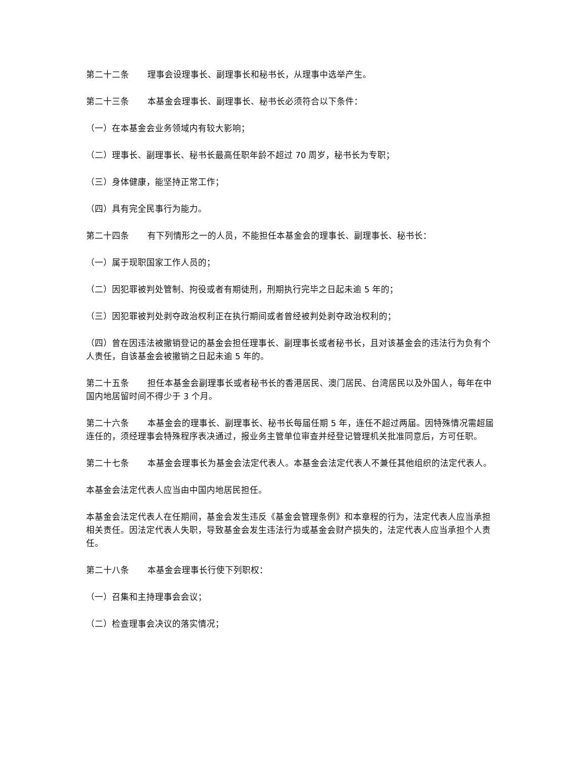第二十二条 理事会设理事长、副理事长和秘书长，从理事中选举产生。
第二十三条 本基金会理事长、副理事长、秘书长必须符合以下条件：
（一）在本基金会业务领域内有较大影响；
（二）理事长、副理事长、秘书长最高任职年龄不超过 70 周岁，秘书长为专职；
（三）身体健康，能坚持正常工作；
（四）具有完全民事行为能力。
第二十四条 有下列情形之一的人员，不能担任本基金会的理事长、副理事长、秘书长：
（一）属于现职国家工作人员的；
（二）因犯罪被判处管制、拘役或者有期徒刑，刑期执行完毕之日起未逾 5 年的；
（三）因犯罪被判处剥夺政治权利正在执行期间或者曾经被判处剥夺政治权利的；
（四）曾在因违法被撤销登记的基金会担任理事长、副理事长或者秘书长，且对该基金会的违法行为负有个人责任，自该基金会被撤销之日起未逾 5 年的。
第二十五条 担任本基金会副理事长或者秘书长的香港居民、澳门居民、台湾居民以及外国人，每年在中国内地居留时间不得少于 3 个月。
第二十六条 本基金会的理事长、副理事长、秘书长每届任期 5 年，连任不超过两届。因特殊情况需超届连任的，须经理事会特殊程序表决通过，报业务主管单位审查并经登记管理机关批准同意后，方可任职。
第二十七条 本基金会理事长为基金会法定代表人。本基金会法定代表人不兼任其他组织的法定代表人。
本基金会法定代表人应当由中国内地居民担任。
本基金会法定代表人在任期间，基金会发生违反《基金会管理条例》和本章程的行为，法定代表人应当承担相关责任。因法定代表人失职，导致基金会发生违法行为或基金会财产损失的，法定代表人应当承担个人责任。
第二十八条 本基金会理事长行使下列职权：
（一）召集和主持理事会会议；
（二）检查理事会决议的落实情况；